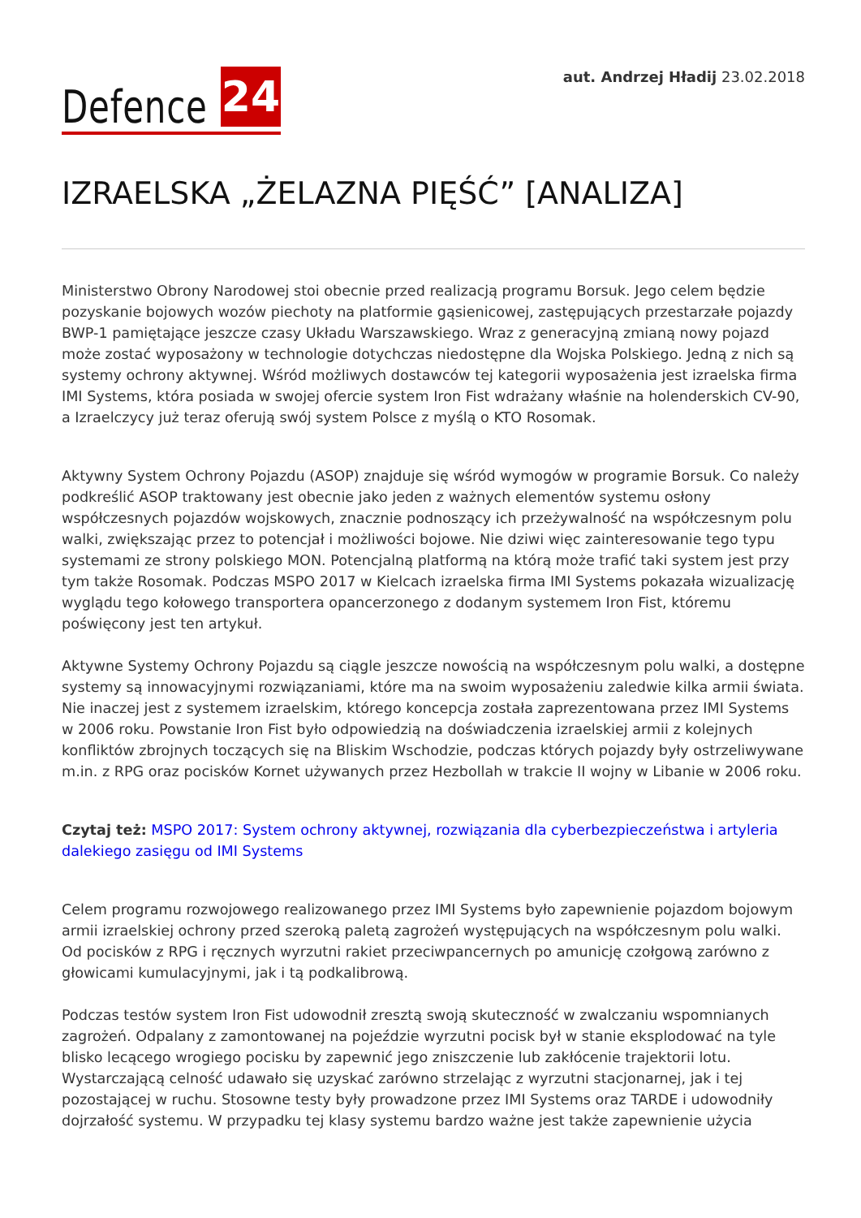Defence 24
aut. Andrzej Hładij 23.02.2018
IZRAELSKA „ŻELAZNA PIĘŚĆ” [ANALIZA]
Ministerstwo Obrony Narodowej stoi obecnie przed realizacją programu Borsuk. Jego celem będzie pozyskanie bojowych wozów piechoty na platformie gąsienicowej, zastępujących przestarzałe pojazdy BWP-1 pamiętające jeszcze czasy Układu Warszawskiego. Wraz z generacyjną zmianą nowy pojazd może zostać wyposażony w technologie dotychczas niedostępne dla Wojska Polskiego. Jedną z nich są systemy ochrony aktywnej. Wśród możliwych dostawców tej kategorii wyposażenia jest izraelska firma IMI Systems, która posiada w swojej ofercie system Iron Fist wdrażany właśnie na holenderskich CV-90, a Izraelczycy już teraz oferują swój system Polsce z myślą o KTO Rosomak.
Aktywny System Ochrony Pojazdu (ASOP) znajduje się wśród wymogów w programie Borsuk. Co należy podkreślić ASOP traktowany jest obecnie jako jeden z ważnych elementów systemu osłony współczesnych pojazdów wojskowych, znacznie podnoszący ich przeżywalność na współczesnym polu walki, zwiększając przez to potencjał i możliwości bojowe. Nie dziwi więc zainteresowanie tego typu systemami ze strony polskiego MON. Potencjalną platformą na którą może trafić taki system jest przy tym także Rosomak. Podczas MSPO 2017 w Kielcach izraelska firma IMI Systems pokazała wizualizację wyglądu tego kołowego transportera opancerzonego z dodanym systemem Iron Fist, któremu poświęcony jest ten artykuł.
Aktywne Systemy Ochrony Pojazdu są ciągle jeszcze nowością na współczesnym polu walki, a dostępne systemy są innowacyjnymi rozwiązaniami, które ma na swoim wyposażeniu zaledwie kilka armii świata. Nie inaczej jest z systemem izraelskim, którego koncepcja została zaprezentowana przez IMI Systems w 2006 roku. Powstanie Iron Fist było odpowiedzią na doświadczenia izraelskiej armii z kolejnych konfliktów zbrojnych toczących się na Bliskim Wschodzie, podczas których pojazdy były ostrzeliwywane m.in. z RPG oraz pocisków Kornet używanych przez Hezbollah w trakcie II wojny w Libanie w 2006 roku.
Czytaj też: MSPO 2017: System ochrony aktywnej, rozwiązania dla cyberbezpieczeństwa i artyleria dalekiego zasięgu od IMI Systems
Celem programu rozwojowego realizowanego przez IMI Systems było zapewnienie pojazdom bojowym armii izraelskiej ochrony przed szeroką paletą zagrożeń występujących na współczesnym polu walki. Od pocisków z RPG i ręcznych wyrzutni rakiet przeciwpancernych po amunicję czołgową zarówno z głowicami kumulacyjnymi, jak i tą podkalibrową.
Podczas testów system Iron Fist udowodnił zresztą swoją skuteczność w zwalczaniu wspomnianych zagrożeń. Odpalany z zamontowanej na pojeździe wyrzutni pocisk był w stanie eksplodować na tyle blisko lecącego wrogiego pocisku by zapewnić jego zniszczenie lub zakłócenie trajektorii lotu. Wystarczającą celność udawało się uzyskać zarówno strzelając z wyrzutni stacjonarnej, jak i tej pozostającej w ruchu. Stosowne testy były prowadzone przez IMI Systems oraz TARDE i udowodniły dojrzałość systemu. W przypadku tej klasy systemu bardzo ważne jest także zapewnienie użycia